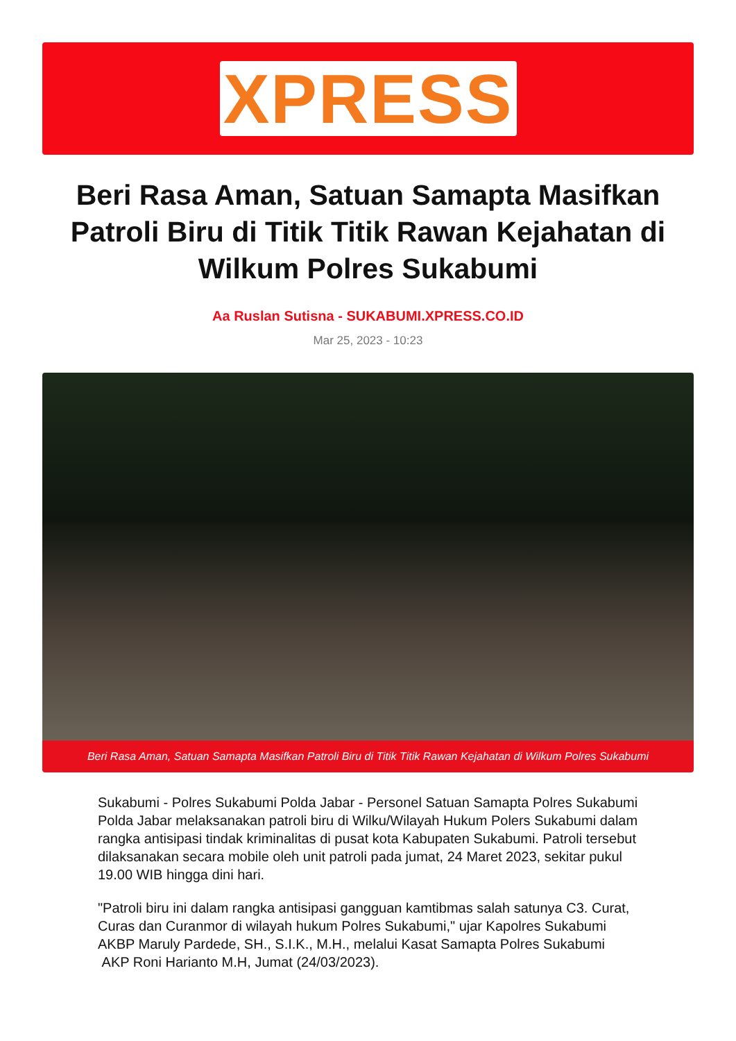XPRESS
Beri Rasa Aman, Satuan Samapta Masifkan Patroli Biru di Titik Titik Rawan Kejahatan di Wilkum Polres Sukabumi
Aa Ruslan Sutisna - SUKABUMI.XPRESS.CO.ID
Mar 25, 2023 - 10:23
Beri Rasa Aman, Satuan Samapta Masifkan Patroli Biru di Titik Titik Rawan Kejahatan di Wilkum Polres Sukabumi
Sukabumi - Polres Sukabumi Polda Jabar - Personel Satuan Samapta Polres Sukabumi Polda Jabar melaksanakan patroli biru di Wilku/Wilayah Hukum Polers Sukabumi dalam rangka antisipasi tindak kriminalitas di pusat kota Kabupaten Sukabumi. Patroli tersebut dilaksanakan secara mobile oleh unit patroli pada jumat, 24 Maret 2023, sekitar pukul 19.00 WIB hingga dini hari.
"Patroli biru ini dalam rangka antisipasi gangguan kamtibmas salah satunya C3. Curat, Curas dan Curanmor di wilayah hukum Polres Sukabumi," ujar Kapolres Sukabumi AKBP Maruly Pardede, SH., S.I.K., M.H., melalui Kasat Samapta Polres Sukabumi AKP Roni Harianto M.H, Jumat (24/03/2023).